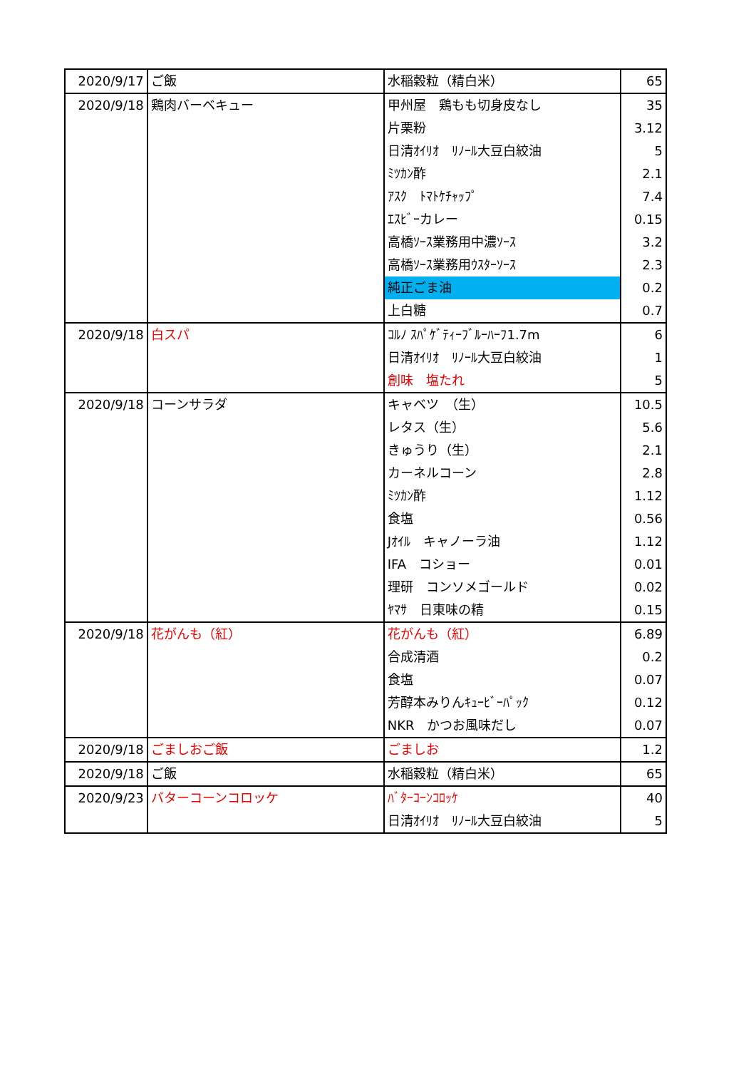| 2020/9/17 | ご飯 | 水稲穀粒（精白米） | 65 |
| 2020/9/18 | 鶏肉バーベキュー | 甲州屋 鶏もも切身皮なし | 35 |
| | | 片栗粉 | 3.12 |
| | | 日清ｵｲﾘｵ ﾘﾉｰﾙ大豆白絞油 | 5 |
| | | ﾐﾂｶﾝ酢 | 2.1 |
| | | ｱｽｸ ﾄﾏﾄｹﾁｬｯﾌﾟ | 7.4 |
| | | ｴｽﾋﾞｰカレー | 0.15 |
| | | 高橋ｿｰｽ業務用中濃ｿｰｽ | 3.2 |
| | | 高橋ｿｰｽ業務用ｳｽﾀｰｿｰｽ | 2.3 |
| | | 純正ごま油 | 0.2 |
| | | 上白糖 | 0.7 |
| 2020/9/18 | 白スパ | ｺﾙﾉ ｽﾊﾟｹﾞﾃｨｰﾌﾞﾙｰﾊｰﾌ1.7m | 6 |
| | | 日清ｵｲﾘｵ ﾘﾉｰﾙ大豆白絞油 | 1 |
| | | 創味 塩たれ | 5 |
| 2020/9/18 | コーンサラダ | キャベツ （生） | 10.5 |
| | | レタス（生） | 5.6 |
| | | きゅうり（生） | 2.1 |
| | | カーネルコーン | 2.8 |
| | | ﾐﾂｶﾝ酢 | 1.12 |
| | | 食塩 | 0.56 |
| | | Jｵｲﾙ キャノーラ油 | 1.12 |
| | | IFA コショー | 0.01 |
| | | 理研 コンソメゴールド | 0.02 |
| | | ﾔﾏｻ 日東味の精 | 0.15 |
| 2020/9/18 | 花がんも（紅） | 花がんも（紅） | 6.89 |
| | | 合成清酒 | 0.2 |
| | | 食塩 | 0.07 |
| | | 芳醇本みりんｷｭｰﾋﾞｰﾊﾟｯｸ | 0.12 |
| | | NKR かつお風味だし | 0.07 |
| 2020/9/18 | ごましおご飯 | ごましお | 1.2 |
| 2020/9/18 | ご飯 | 水稲穀粒（精白米） | 65 |
| 2020/9/23 | バターコーンコロッケ | ﾊﾞﾀｰｺｰﾝｺﾛｯｹ | 40 |
| | | 日清ｵｲﾘｵ ﾘﾉｰﾙ大豆白絞油 | 5 |